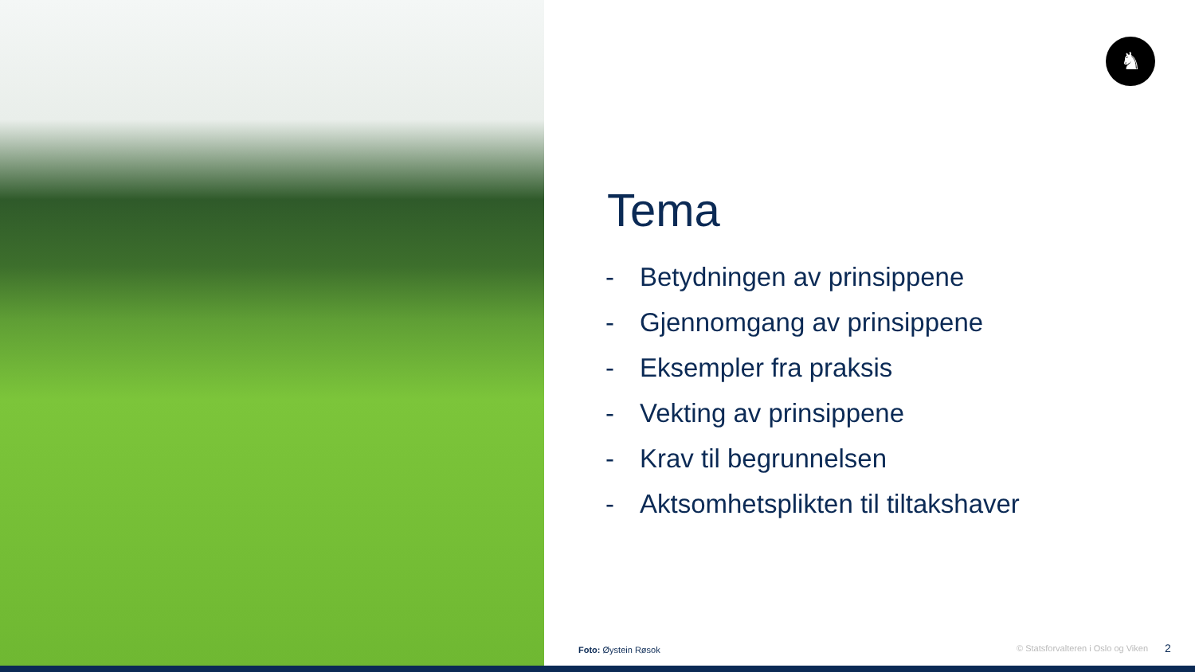♞
Tema
- Betydningen av prinsippene
- Gjennomgang av prinsippene
- Eksempler fra praksis
- Vekting av prinsippene
- Krav til begrunnelsen
- Aktsomhetsplikten til tiltakshaver
Foto: Øystein Røsok
© Statsforvalteren i Oslo og Viken
2